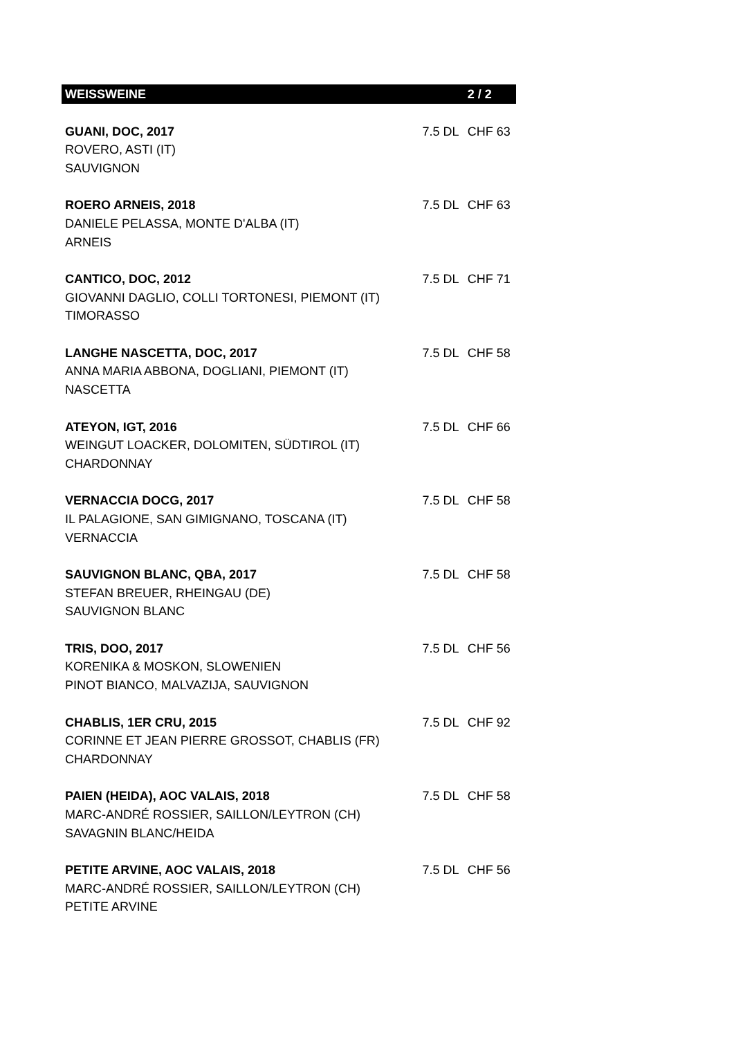| WEISSWEINE | | 2 / 2 |
| --- | --- | --- |
| GUANI, DOC, 2017 | 7.5 DL | CHF 63 |
| ROVERO, ASTI (IT) | | |
| SAUVIGNON | | |
| ROERO ARNEIS, 2018 | 7.5 DL | CHF 63 |
| DANIELE PELASSA, MONTE D'ALBA (IT) | | |
| ARNEIS | | |
| CANTICO, DOC, 2012 | 7.5 DL | CHF 71 |
| GIOVANNI DAGLIO, COLLI TORTONESI, PIEMONT (IT) | | |
| TIMORASSO | | |
| LANGHE NASCETTA, DOC, 2017 | 7.5 DL | CHF 58 |
| ANNA MARIA ABBONA, DOGLIANI, PIEMONT (IT) | | |
| NASCETTA | | |
| ATEYON, IGT, 2016 | 7.5 DL | CHF 66 |
| WEINGUT LOACKER, DOLOMITEN, SÜDTIROL (IT) | | |
| CHARDONNAY | | |
| VERNACCIA DOCG, 2017 | 7.5 DL | CHF 58 |
| IL PALAGIONE, SAN GIMIGNANO, TOSCANA (IT) | | |
| VERNACCIA | | |
| SAUVIGNON BLANC, QBA, 2017 | 7.5 DL | CHF 58 |
| STEFAN BREUER, RHEINGAU (DE) | | |
| SAUVIGNON BLANC | | |
| TRIS, DOO, 2017 | 7.5 DL | CHF 56 |
| KORENIKA & MOSKON, SLOWENIEN | | |
| PINOT BIANCO, MALVAZIJA, SAUVIGNON | | |
| CHABLIS, 1ER CRU, 2015 | 7.5 DL | CHF 92 |
| CORINNE ET JEAN PIERRE GROSSOT, CHABLIS (FR) | | |
| CHARDONNAY | | |
| PAIEN (HEIDA), AOC VALAIS, 2018 | 7.5 DL | CHF 58 |
| MARC-ANDRÉ ROSSIER, SAILLON/LEYTRON (CH) | | |
| SAVAGNIN BLANC/HEIDA | | |
| PETITE ARVINE, AOC VALAIS, 2018 | 7.5 DL | CHF 56 |
| MARC-ANDRÉ ROSSIER, SAILLON/LEYTRON (CH) | | |
| PETITE ARVINE | | |